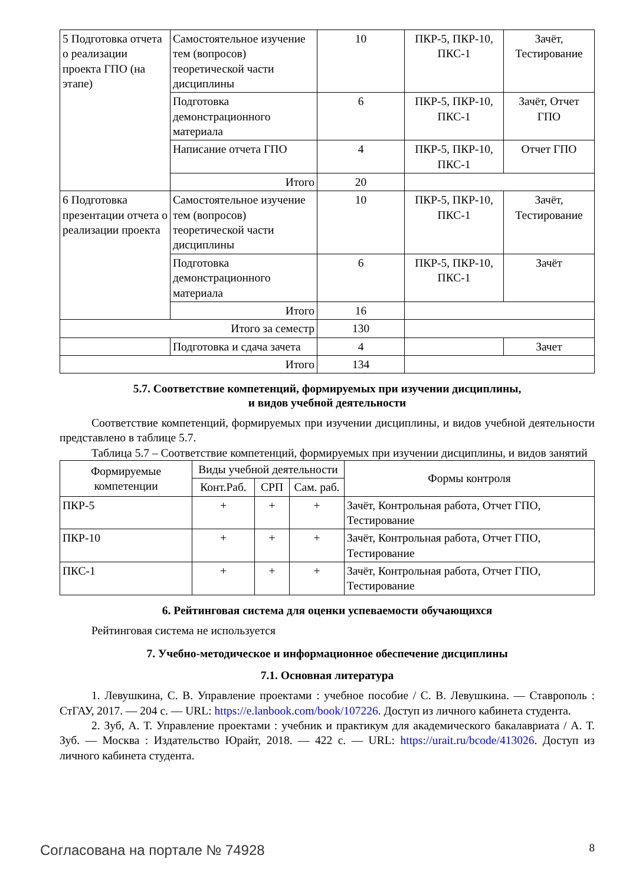| 5 Подготовка отчета о реализации проекта ГПО (на этапе) | Самостоятельное изучение тем (вопросов) теоретической части дисциплины | 10 | ПКР-5, ПКР-10, ПКС-1 | Зачёт, Тестирование |
| | Подготовка демонстрационного материала | 6 | ПКР-5, ПКР-10, ПКС-1 | Зачёт, Отчет ГПО |
| | Написание отчета ГПО | 4 | ПКР-5, ПКР-10, ПКС-1 | Отчет ГПО |
| | Итого | 20 | | |
| 6 Подготовка презентации отчета о реализации проекта | Самостоятельное изучение тем (вопросов) теоретической части дисциплины | 10 | ПКР-5, ПКР-10, ПКС-1 | Зачёт, Тестирование |
| | Подготовка демонстрационного материала | 6 | ПКР-5, ПКР-10, ПКС-1 | Зачёт |
| | Итого | 16 | | |
| Итого за семестр | | 130 | | |
| | Подготовка и сдача зачета | 4 | | Зачет |
| Итого | | 134 | | |
5.7. Соответствие компетенций, формируемых при изучении дисциплины,
и видов учебной деятельности
Соответствие компетенций, формируемых при изучении дисциплины, и видов учебной деятельности представлено в таблице 5.7.
Таблица 5.7 – Соответствие компетенций, формируемых при изучении дисциплины, и видов занятий
| Формируемые компетенции | Виды учебной деятельности | | | Формы контроля |
| --- | --- | --- | --- | --- |
| | Конт.Раб. | СРП | Сам. раб. | |
| ПКР-5 | + | + | + | Зачёт, Контрольная работа, Отчет ГПО, Тестирование |
| ПКР-10 | + | + | + | Зачёт, Контрольная работа, Отчет ГПО, Тестирование |
| ПКС-1 | + | + | + | Зачёт, Контрольная работа, Отчет ГПО, Тестирование |
6. Рейтинговая система для оценки успеваемости обучающихся
Рейтинговая система не используется
7. Учебно-методическое и информационное обеспечение дисциплины
7.1. Основная литература
1. Левушкина, С. В. Управление проектами : учебное пособие / С. В. Левушкина. — Ставрополь : СтГАУ, 2017. — 204 с. — URL: https://e.lanbook.com/book/107226. Доступ из личного кабинета студента.
2. Зуб, А. Т. Управление проектами : учебник и практикум для академического бакалавриата / А. Т. Зуб. — Москва : Издательство Юрайт, 2018. — 422 с. — URL: https://urait.ru/bcode/413026. Доступ из личного кабинета студента.
Согласована на портале № 74928 8